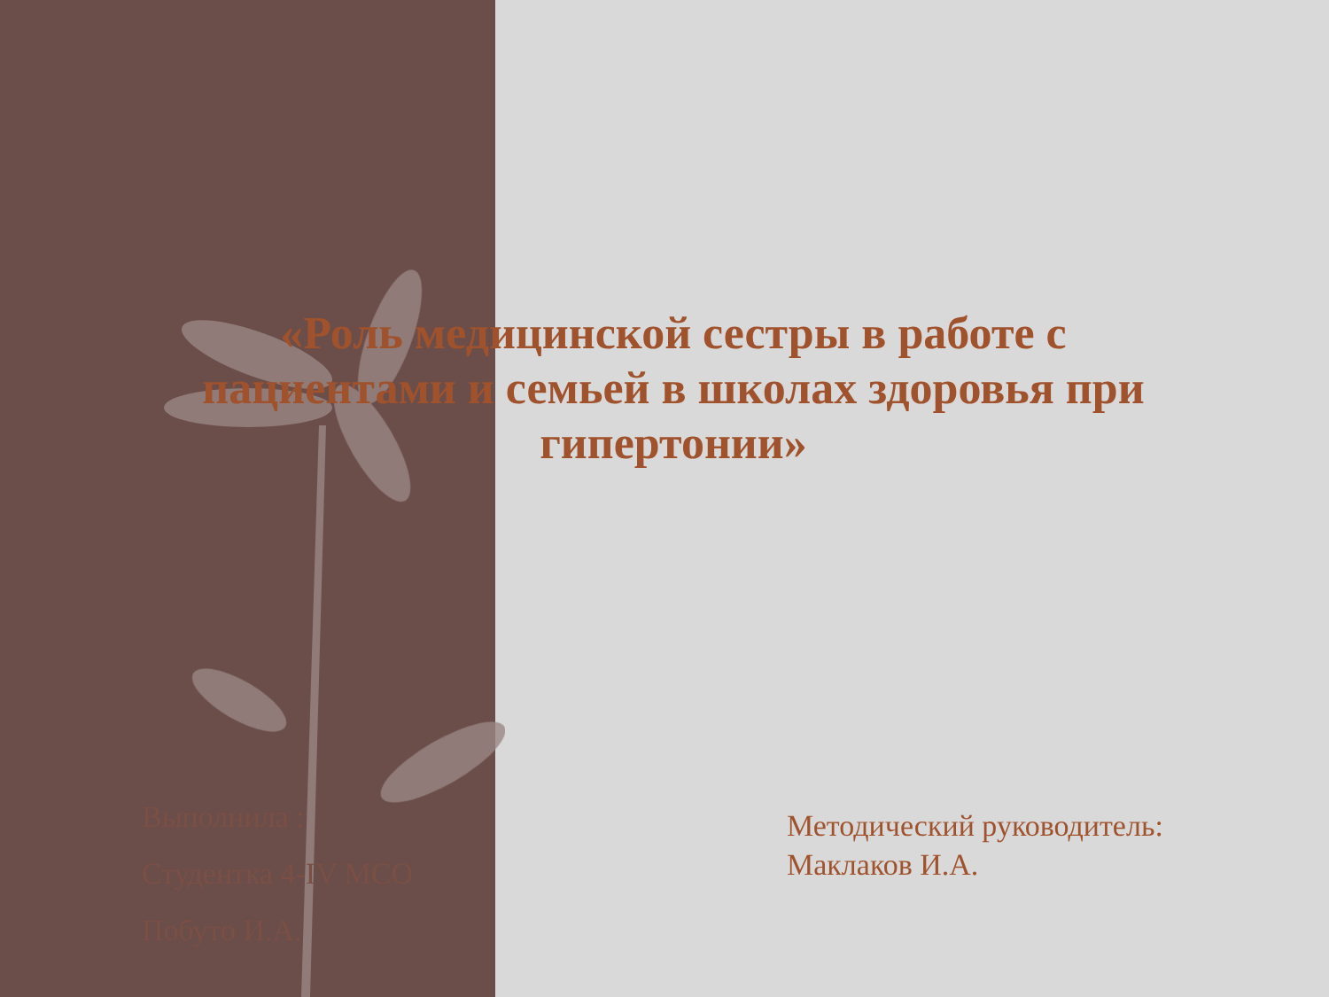«Роль медицинской сестры в работе с пациентами и семьей в школах здоровья при гипертонии»
Выполнила :
Студентка 4-IV МСО
Побуто И.А.
Методический руководитель:
Маклаков И.А.